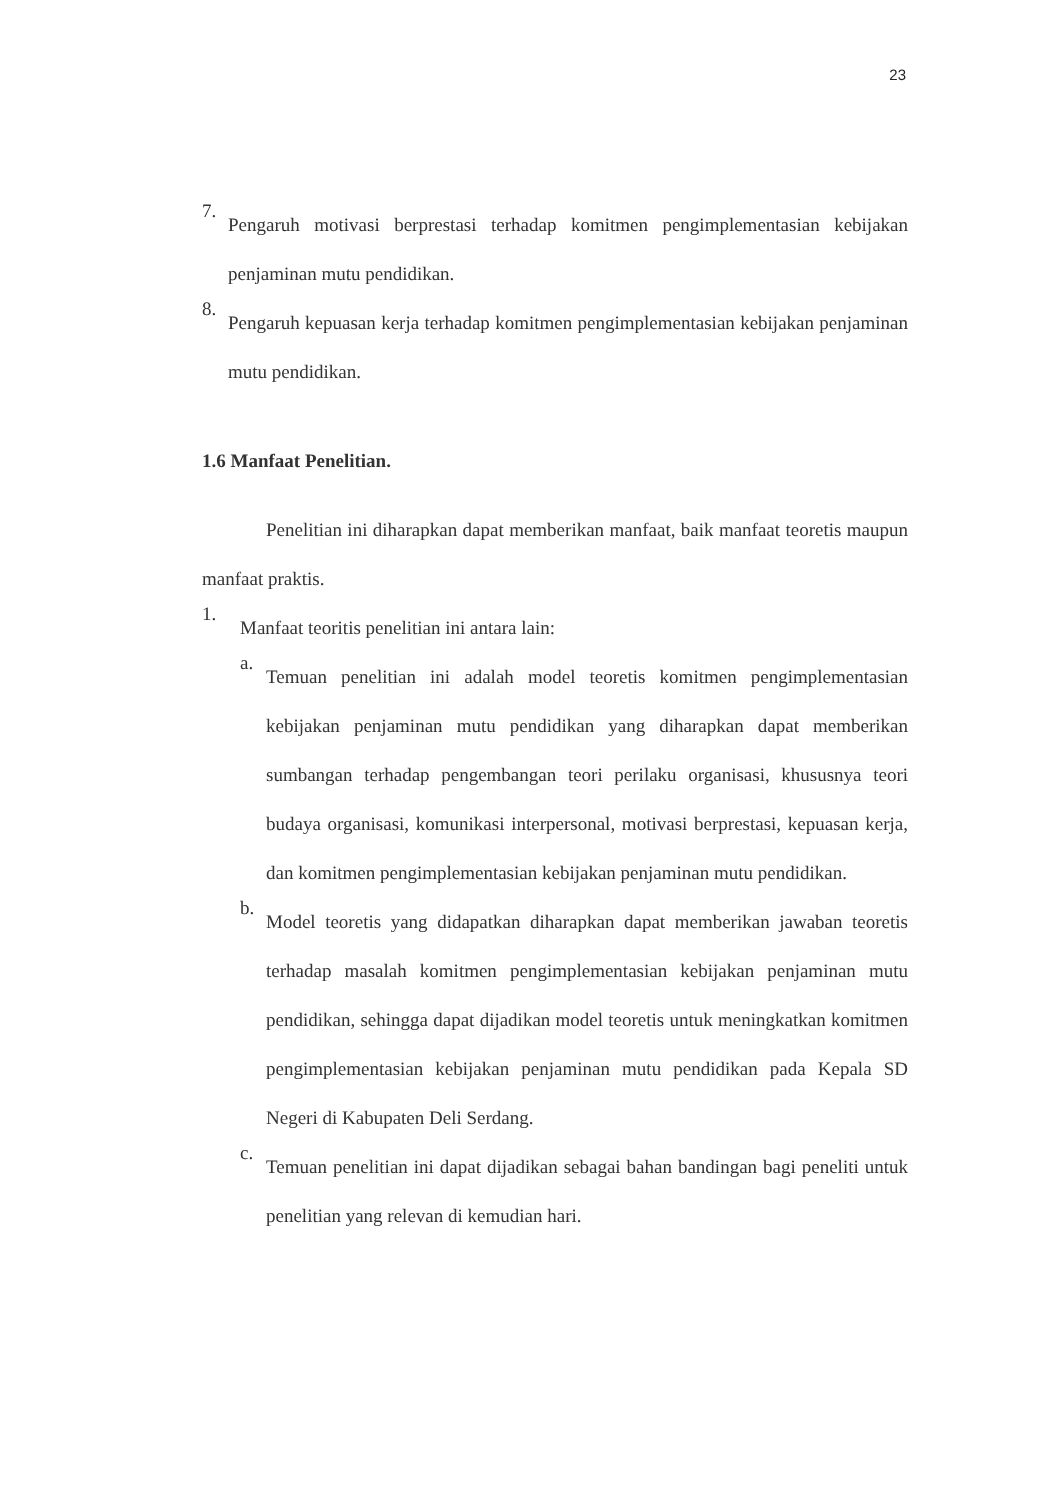23
7.
Pengaruh motivasi berprestasi terhadap komitmen pengimplementasian kebijakan penjaminan mutu pendidikan.
8.
Pengaruh kepuasan kerja terhadap komitmen pengimplementasian kebijakan penjaminan mutu pendidikan.
1.6 Manfaat Penelitian.
Penelitian ini diharapkan dapat memberikan manfaat, baik manfaat teoretis maupun manfaat praktis.
1.
Manfaat teoritis penelitian ini antara lain:
a.
Temuan penelitian ini adalah model teoretis komitmen pengimplementasian kebijakan penjaminan mutu pendidikan yang diharapkan dapat memberikan sumbangan terhadap pengembangan teori perilaku organisasi, khususnya teori budaya organisasi, komunikasi interpersonal, motivasi berprestasi, kepuasan kerja, dan komitmen pengimplementasian kebijakan penjaminan mutu pendidikan.
b.
Model teoretis yang didapatkan diharapkan dapat memberikan jawaban teoretis terhadap masalah komitmen pengimplementasian kebijakan penjaminan mutu pendidikan, sehingga dapat dijadikan model teoretis untuk meningkatkan komitmen pengimplementasian kebijakan penjaminan mutu pendidikan pada Kepala SD Negeri di Kabupaten Deli Serdang.
c.
Temuan penelitian ini dapat dijadikan sebagai bahan bandingan bagi peneliti untuk penelitian yang relevan di kemudian hari.